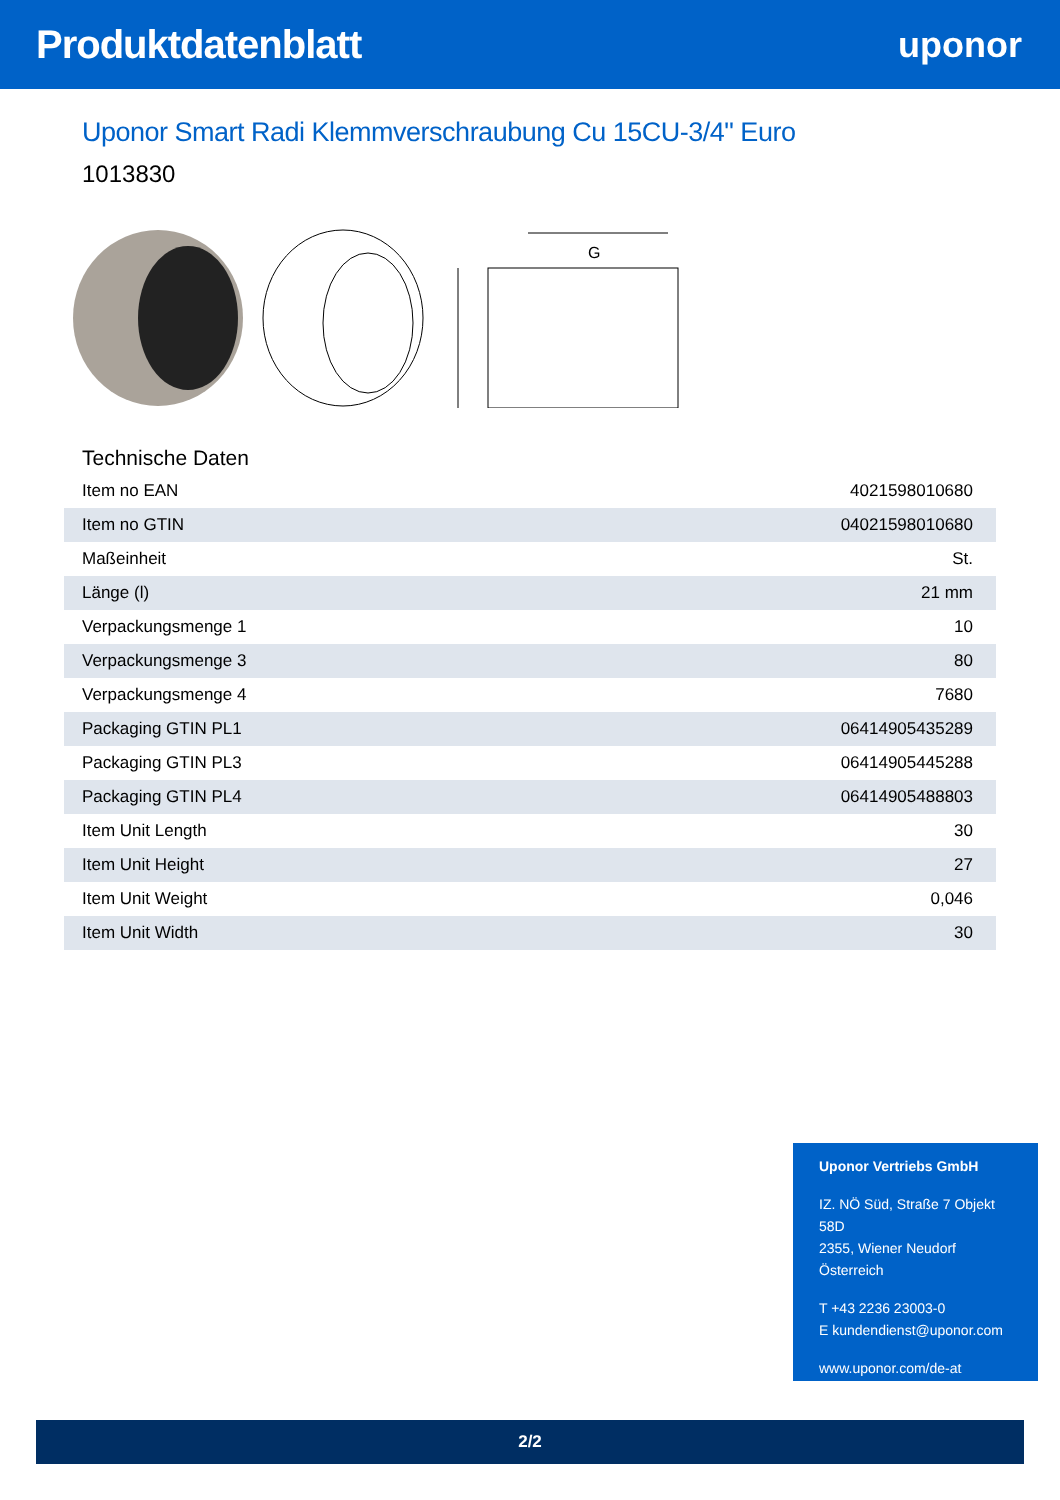Produktdatenblatt uponor
Uponor Smart Radi Klemmverschraubung Cu 15CU-3/4" Euro
1013830
G
Technische Daten
| Item no EAN | 4021598010680 |
| Item no GTIN | 04021598010680 |
| Maßeinheit | St. |
| Länge (l) | 21 mm |
| Verpackungsmenge 1 | 10 |
| Verpackungsmenge 3 | 80 |
| Verpackungsmenge 4 | 7680 |
| Packaging GTIN PL1 | 06414905435289 |
| Packaging GTIN PL3 | 06414905445288 |
| Packaging GTIN PL4 | 06414905488803 |
| Item Unit Length | 30 |
| Item Unit Height | 27 |
| Item Unit Weight | 0,046 |
| Item Unit Width | 30 |
Uponor Vertriebs GmbH
IZ. NÖ Süd, Straße 7 Objekt 58D
2355, Wiener Neudorf
Österreich
T +43 2236 23003-0
E kundendienst@uponor.com
www.uponor.com/de-at
2/2